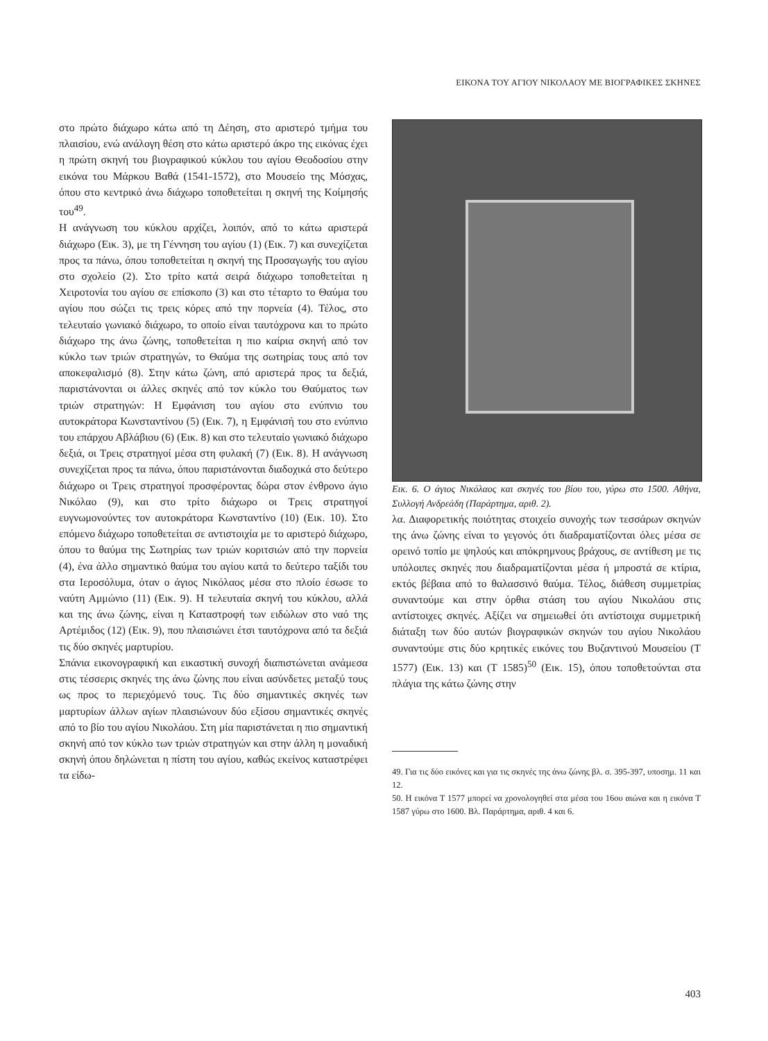ΕΙΚΟΝΑ ΤΟΥ ΑΓΙΟΥ ΝΙΚΟΛΑΟΥ ΜΕ ΒΙΟΓΡΑΦΙΚΕΣ ΣΚΗΝΕΣ
στο πρώτο διάχωρο κάτω από τη Δέηση, στο αριστερό τμήμα του πλαισίου, ενώ ανάλογη θέση στο κάτω αριστερό άκρο της εικόνας έχει η πρώτη σκηνή του βιογραφικού κύκλου του αγίου Θεοδοσίου στην εικόνα του Μάρκου Βαθά (1541-1572), στο Μουσείο της Μόσχας, όπου στο κεντρικό άνω διάχωρο τοποθετείται η σκηνή της Κοίμησής του<sup>49</sup>.
Η ανάγνωση του κύκλου αρχίζει, λοιπόν, από το κάτω αριστερά διάχωρο (Εικ. 3), με τη Γέννηση του αγίου (1) (Εικ. 7) και συνεχίζεται προς τα πάνω, όπου τοποθετείται η σκηνή της Προσαγωγής του αγίου στο σχολείο (2). Στο τρίτο κατά σειρά διάχωρο τοποθετείται η Χειροτονία του αγίου σε επίσκοπο (3) και στο τέταρτο το Θαύμα του αγίου που σώζει τις τρεις κόρες από την πορνεία (4). Τέλος, στο τελευταίο γωνιακό διάχωρο, το οποίο είναι ταυτόχρονα και το πρώτο διάχωρο της άνω ζώνης, τοποθετείται η πιο καίρια σκηνή από τον κύκλο των τριών στρατηγών, το Θαύμα της σωτηρίας τους από τον αποκεφαλισμό (8). Στην κάτω ζώνη, από αριστερά προς τα δεξιά, παριστάνονται οι άλλες σκηνές από τον κύκλο του Θαύματος των τριών στρατηγών: Η Εμφάνιση του αγίου στο ενύπνιο του αυτοκράτορα Κωνσταντίνου (5) (Εικ. 7), η Εμφάνισή του στο ενύπνιο του επάρχου Αβλάβιου (6) (Εικ. 8) και στο τελευταίο γωνιακό διάχωρο δεξιά, οι Τρεις στρατηγοί μέσα στη φυλακή (7) (Εικ. 8). Η ανάγνωση συνεχίζεται προς τα πάνω, όπου παριστάνονται διαδοχικά στο δεύτερο διάχωρο οι Τρεις στρατηγοί προσφέροντας δώρα στον ένθρονο άγιο Νικόλαο (9), και στο τρίτο διάχωρο οι Τρεις στρατηγοί ευγνωμονούντες τον αυτοκράτορα Κωνσταντίνο (10) (Εικ. 10). Στο επόμενο διάχωρο τοποθετείται σε αντιστοιχία με το αριστερό διάχωρο, όπου το θαύμα της Σωτηρίας των τριών κοριτσιών από την πορνεία (4), ένα άλλο σημαντικό θαύμα του αγίου κατά το δεύτερο ταξίδι του στα Ιεροσόλυμα, όταν ο άγιος Νικόλαος μέσα στο πλοίο έσωσε το ναύτη Αμμώνιο (11) (Εικ. 9). Η τελευταία σκηνή του κύκλου, αλλά και της άνω ζώνης, είναι η Καταστροφή των ειδώλων στο ναό της Αρτέμιδος (12) (Εικ. 9), που πλαισιώνει έτσι ταυτόχρονα από τα δεξιά τις δύο σκηνές μαρτυρίου.
Σπάνια εικονογραφική και εικαστική συνοχή διαπιστώνεται ανάμεσα στις τέσσερις σκηνές της άνω ζώνης που είναι ασύνδετες μεταξύ τους ως προς το περιεχόμενό τους. Τις δύο σημαντικές σκηνές των μαρτυρίων άλλων αγίων πλαισιώνουν δύο εξίσου σημαντικές σκηνές από το βίο του αγίου Νικολάου. Στη μία παριστάνεται η πιο σημαντική σκηνή από τον κύκλο των τριών στρατηγών και στην άλλη η μοναδική σκηνή όπου δηλώνεται η πίστη του αγίου, καθώς εκείνος καταστρέφει τα είδω-
Εικ. 6. Ο άγιος Νικόλαος και σκηνές του βίου του, γύρω στο 1500. Αθήνα, Συλλογή Ανδρεάδη (Παράρτημα, αριθ. 2).
λα. Διαφορετικής ποιότητας στοιχείο συνοχής των τεσσάρων σκηνών της άνω ζώνης είναι το γεγονός ότι διαδραματίζονται όλες μέσα σε ορεινό τοπίο με ψηλούς και απόκρημνους βράχους, σε αντίθεση με τις υπόλοιπες σκηνές που διαδραματίζονται μέσα ή μπροστά σε κτίρια, εκτός βέβαια από το θαλασσινό θαύμα. Τέλος, διάθεση συμμετρίας συναντούμε και στην όρθια στάση του αγίου Νικολάου στις αντίστοιχες σκηνές. Αξίζει να σημειωθεί ότι αντίστοιχα συμμετρική διάταξη των δύο αυτών βιογραφικών σκηνών του αγίου Νικολάου συναντούμε στις δύο κρητικές εικόνες του Βυζαντινού Μουσείου (Τ 1577) (Εικ. 13) και (Τ 1585)<sup>50</sup> (Εικ. 15), όπου τοποθετούνται στα πλάγια της κάτω ζώνης στην
49. Για τις δύο εικόνες και για τις σκηνές της άνω ζώνης βλ. σ. 395-397, υποσημ. 11 και 12.
50. Η εικόνα Τ 1577 μπορεί να χρονολογηθεί στα μέσα του 16ου αιώνα και η εικόνα Τ 1587 γύρω στο 1600. Βλ. Παράρτημα, αριθ. 4 και 6.
403